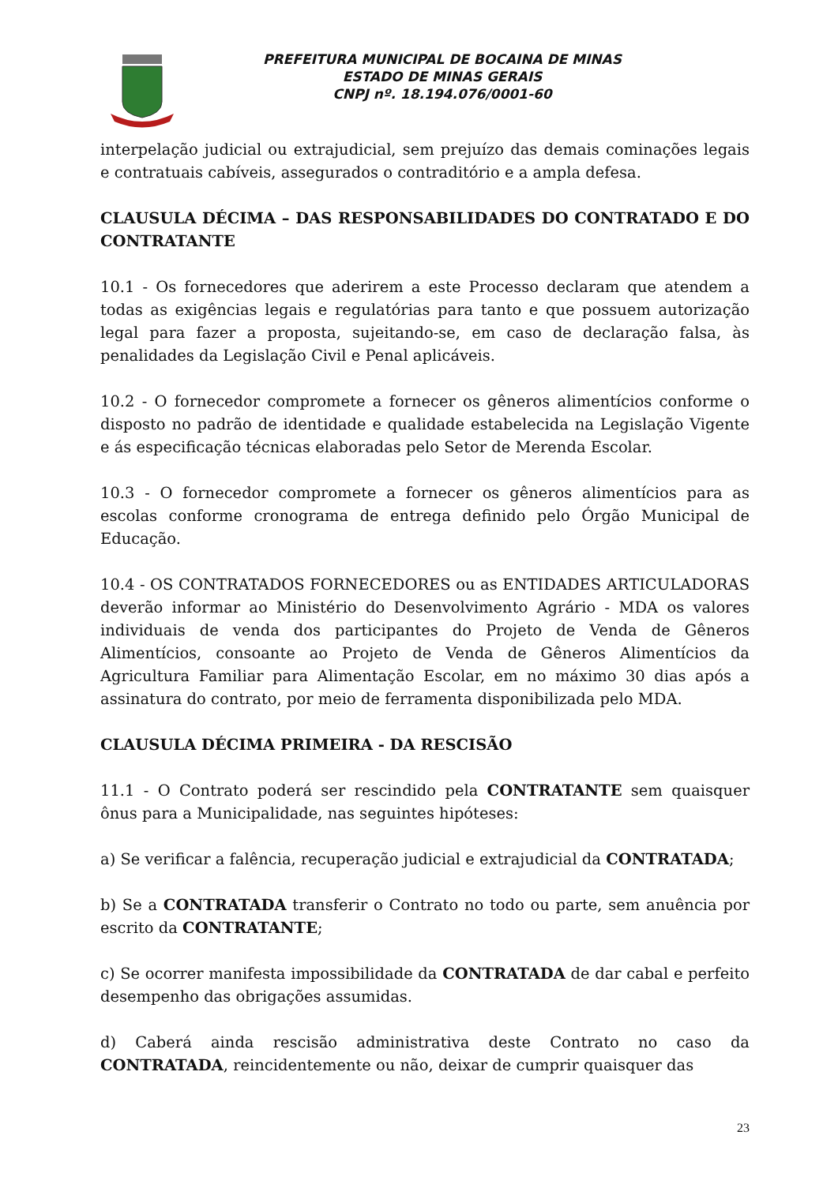PREFEITURA MUNICIPAL DE BOCAINA DE MINAS
ESTADO DE MINAS GERAIS
CNPJ nº. 18.194.076/0001-60
interpelação judicial ou extrajudicial, sem prejuízo das demais cominações legais e contratuais cabíveis, assegurados o contraditório e a ampla defesa.
CLAUSULA DÉCIMA – DAS RESPONSABILIDADES DO CONTRATADO E DO CONTRATANTE
10.1 - Os fornecedores que aderirem a este Processo declaram que atendem a todas as exigências legais e regulatórias para tanto e que possuem autorização legal para fazer a proposta, sujeitando-se, em caso de declaração falsa, às penalidades da Legislação Civil e Penal aplicáveis.
10.2 - O fornecedor compromete a fornecer os gêneros alimentícios conforme o disposto no padrão de identidade e qualidade estabelecida na Legislação Vigente e ás especificação técnicas elaboradas pelo Setor de Merenda Escolar.
10.3 - O fornecedor compromete a fornecer os gêneros alimentícios para as escolas conforme cronograma de entrega definido pelo Órgão Municipal de Educação.
10.4 - OS CONTRATADOS FORNECEDORES ou as ENTIDADES ARTICULADORAS deverão informar ao Ministério do Desenvolvimento Agrário - MDA os valores individuais de venda dos participantes do Projeto de Venda de Gêneros Alimentícios, consoante ao Projeto de Venda de Gêneros Alimentícios da Agricultura Familiar para Alimentação Escolar, em no máximo 30 dias após a assinatura do contrato, por meio de ferramenta disponibilizada pelo MDA.
CLAUSULA DÉCIMA PRIMEIRA - DA RESCISÃO
11.1 - O Contrato poderá ser rescindido pela CONTRATANTE sem quaisquer ônus para a Municipalidade, nas seguintes hipóteses:
a) Se verificar a falência, recuperação judicial e extrajudicial da CONTRATADA;
b) Se a CONTRATADA transferir o Contrato no todo ou parte, sem anuência por escrito da CONTRATANTE;
c) Se ocorrer manifesta impossibilidade da CONTRATADA de dar cabal e perfeito desempenho das obrigações assumidas.
d) Caberá ainda rescisão administrativa deste Contrato no caso da CONTRATADA, reincidentemente ou não, deixar de cumprir quaisquer das
23